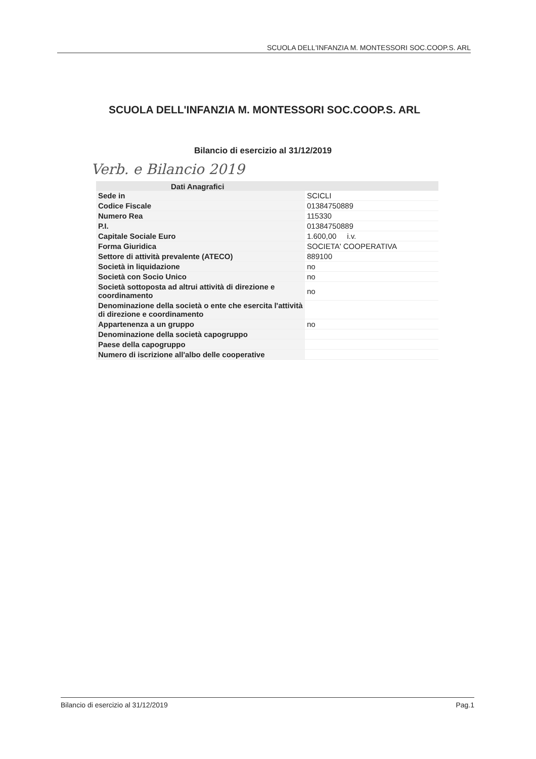SCUOLA DELL'INFANZIA M. MONTESSORI SOC.COOP.S. ARL
SCUOLA DELL'INFANZIA M. MONTESSORI SOC.COOP.S. ARL
Bilancio di esercizio al 31/12/2019
Verb. e Bilancio 2019
| Dati Anagrafici | |
| --- | --- |
| Sede in | SCICLI |
| Codice Fiscale | 01384750889 |
| Numero Rea | 115330 |
| P.I. | 01384750889 |
| Capitale Sociale Euro | 1.600,00 i.v. |
| Forma Giuridica | SOCIETA' COOPERATIVA |
| Settore di attività prevalente (ATECO) | 889100 |
| Società in liquidazione | no |
| Società con Socio Unico | no |
| Società sottoposta ad altrui attività di direzione e coordinamento | no |
| Denominazione della società o ente che esercita l'attività di direzione e coordinamento | |
| Appartenenza a un gruppo | no |
| Denominazione della società capogruppo | |
| Paese della capogruppo | |
| Numero di iscrizione all'albo delle cooperative | |
Bilancio di esercizio al 31/12/2019 Pag.1